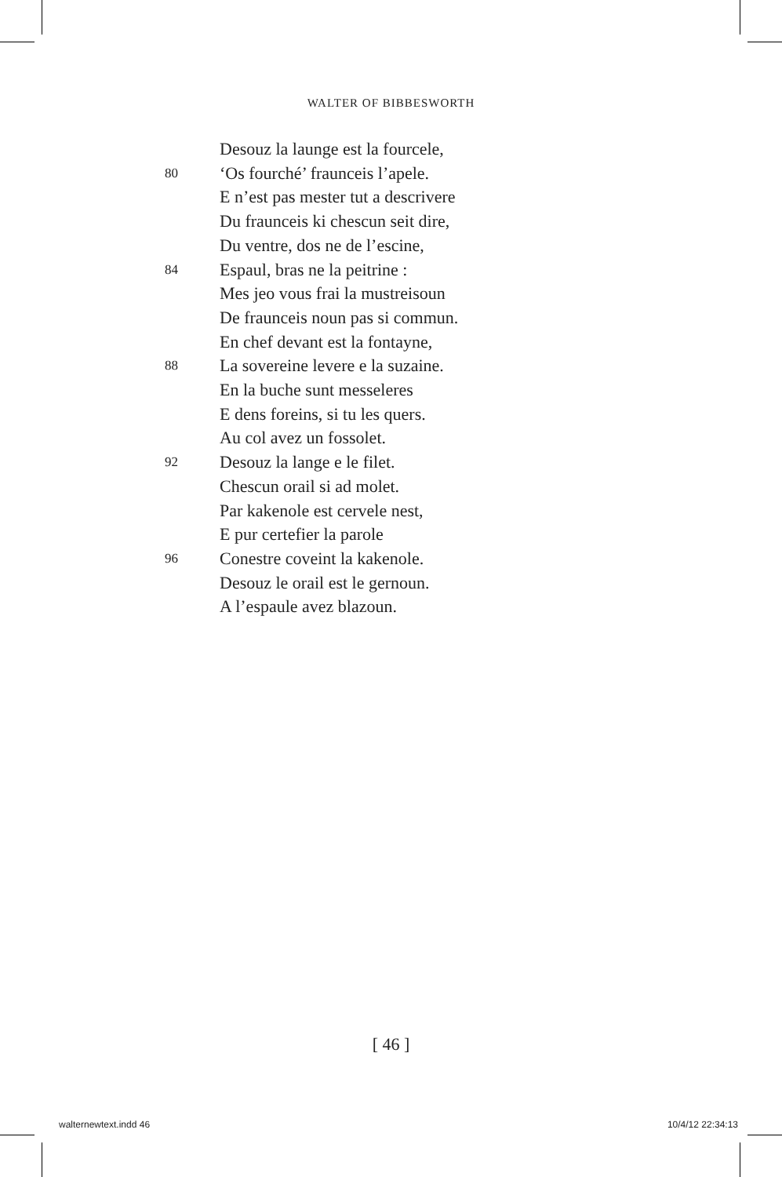WALTER OF BIBBESWORTH
Desouz la launge est la fourcele,
80 ‘Os fourché’ fraunceis l’apele.
E n’est pas mester tut a descrivere
Du fraunceis ki chescun seit dire,
Du ventre, dos ne de l’escine,
84 Espaul, bras ne la peitrine :
Mes jeo vous frai la mustreisoun
De fraunceis noun pas si commun.
En chef devant est la fontayne,
88 La sovereine levere e la suzaine.
En la buche sunt messeleres
E dens foreins, si tu les quers.
Au col avez un fossolet.
92 Desouz la lange e le filet.
Chescun orail si ad molet.
Par kakenole est cervele nest,
E pur certefier la parole
96 Conestre coveint la kakenole.
Desouz le orail est le gernoun.
A l’espaule avez blazoun.
[ 46 ]
walternewtext.indd 46 10/4/12 22:34:13